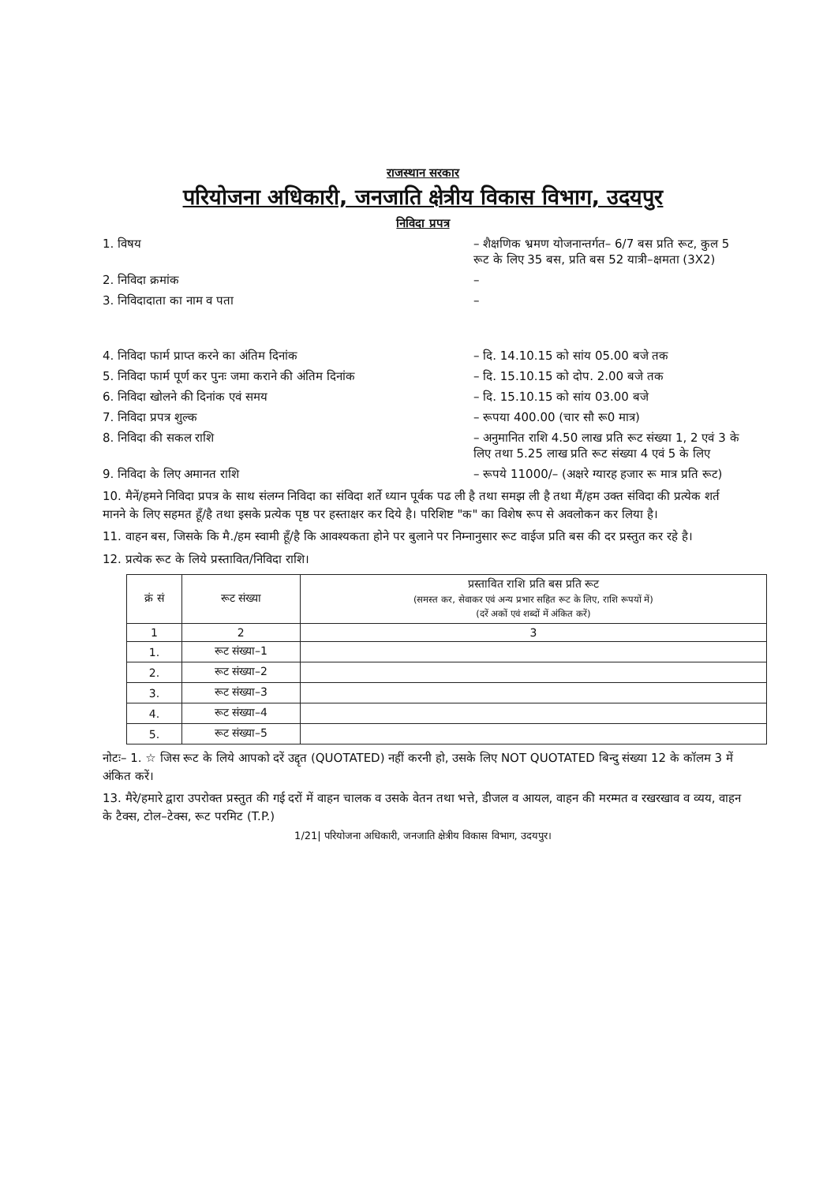राजस्थान सरकार
परियोजना अधिकारी, जनजाति क्षेत्रीय विकास विभाग, उदयपुर
निविदा प्रपत्र
1. विषय – शैक्षणिक भ्रमण योजनान्तर्गत– 6/7 बस प्रति रूट, कुल 5 रूट के लिए 35 बस, प्रति बस 52 यात्री–क्षमता (3X2)
2. निविदा क्रमांक –
3. निविदादाता का नाम व पता –
4. निविदा फार्म प्राप्त करने का अंतिम दिनांक – दि. 14.10.15 को सांय 05.00 बजे तक
5. निविदा फार्म पूर्ण कर पुनः जमा कराने की अंतिम दिनांक
– दि. 15.10.15 को दोप. 2.00 बजे तक
6. निविदा खोलने की दिनांक एवं समय – दि. 15.10.15 को सांय 03.00 बजे
7. निविदा प्रपत्र शुल्क – रूपया 400.00 (चार सौ रू0 मात्र)
8. निविदा की सकल राशि – अनुमानित राशि 4.50 लाख प्रति रूट संख्या 1, 2 एवं 3 के लिए तथा 5.25 लाख प्रति रूट संख्या 4 एवं 5 के लिए
9. निविदा के लिए अमानत राशि – रूपये 11000/– (अक्षरे ग्यारह हजार रू मात्र प्रति रूट)
10. मैनें/हमने निविदा प्रपत्र के साथ संलग्न निविदा का संविदा शर्ते ध्यान पूर्वक पढ ली है तथा समझ ली है तथा मैं/हम उक्त संविदा की प्रत्येक शर्त मानने के लिए सहमत हूँ/है तथा इसके प्रत्येक पृष्ठ पर हस्ताक्षर कर दिये है। परिशिष्ट "क" का विशेष रूप से अवलोकन कर लिया है।
11. वाहन बस, जिसके कि मै./हम स्वामी हूँ/है कि आवश्यकता होने पर बुलाने पर निम्नानुसार रूट वाईज प्रति बस की दर प्रस्तुत कर रहे है।
12. प्रत्येक रूट के लिये प्रस्तावित/निविदा राशि।
| क्रं सं | रूट संख्या | प्रस्तावित राशि प्रति बस प्रति रूट (समस्त कर, सेवाकर एवं अन्य प्रभार सहित रूट के लिए, राशि रूपयों में) (दरें अकों एवं शब्दों में अंकित करें) |
| --- | --- | --- |
| 1 | 2 | 3 |
| 1. | रूट संख्या–1 | |
| 2. | रूट संख्या–2 | |
| 3. | रूट संख्या–3 | |
| 4. | रूट संख्या–4 | |
| 5. | रूट संख्या–5 | |
नोटः– 1. ☆ जिस रूट के लिये आपको दरें उद्दृत (QUOTATED) नहीं करनी हो, उसके लिए NOT QUOTATED बिन्दु संख्या 12 के कॉलम 3 में अंकित करें।
13. मैरे/हमारे द्वारा उपरोक्त प्रस्तुत की गई दरों में वाहन चालक व उसके वेतन तथा भत्ते, डीजल व आयल, वाहन की मरम्मत व रखरखाव व व्यय, वाहन के टैक्स, टोल–टेक्स, रूट परमिट (T.P.)
1/21| परियोजना अधिकारी, जनजाति क्षेत्रीय विकास विभाग, उदयपुर।